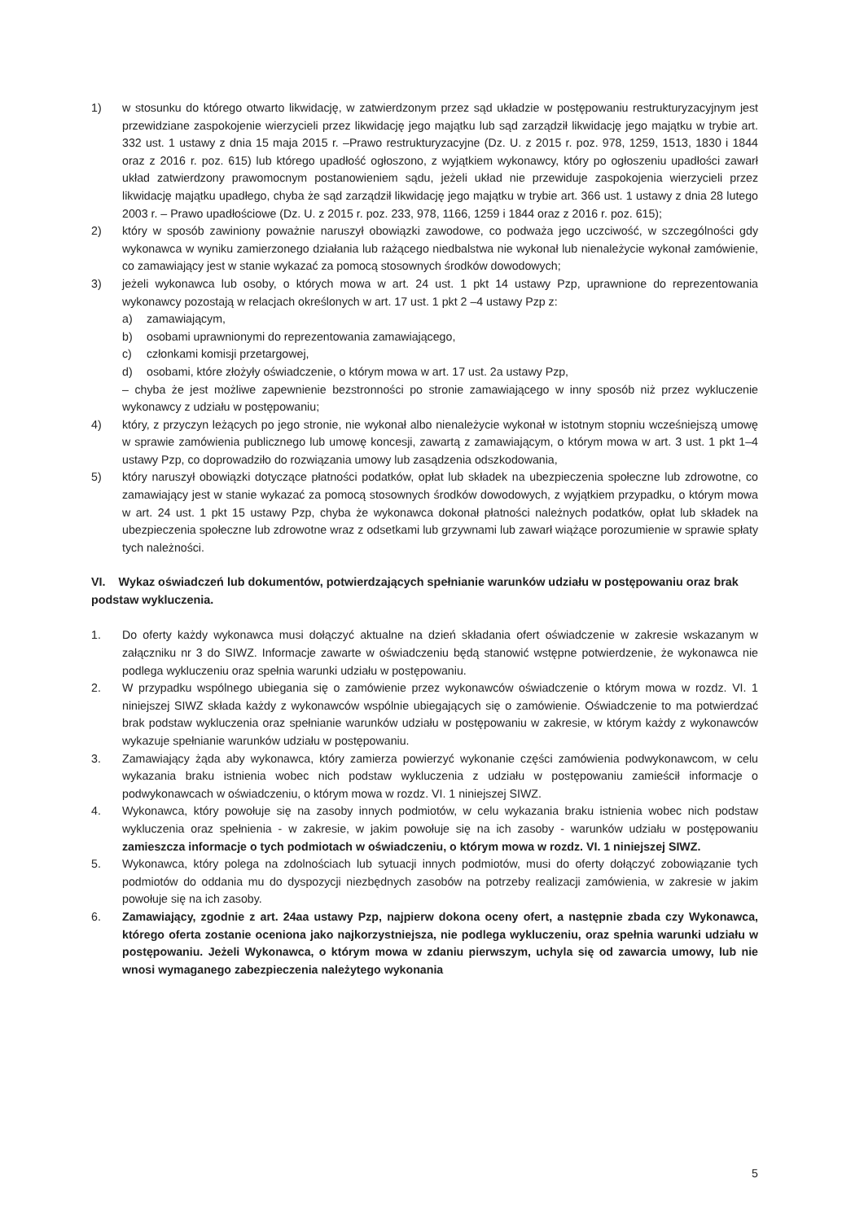1) w stosunku do którego otwarto likwidację, w zatwierdzonym przez sąd układzie w postępowaniu restrukturyzacyjnym jest przewidziane zaspokojenie wierzycieli przez likwidację jego majątku lub sąd zarządził likwidację jego majątku w trybie art. 332 ust. 1 ustawy z dnia 15 maja 2015 r. –Prawo restrukturyzacyjne (Dz. U. z 2015 r. poz. 978, 1259, 1513, 1830 i 1844 oraz z 2016 r. poz. 615) lub którego upadłość ogłoszono, z wyjątkiem wykonawcy, który po ogłoszeniu upadłości zawarł układ zatwierdzony prawomocnym postanowieniem sądu, jeżeli układ nie przewiduje zaspokojenia wierzycieli przez likwidację majątku upadłego, chyba że sąd zarządził likwidację jego majątku w trybie art. 366 ust. 1 ustawy z dnia 28 lutego 2003 r. – Prawo upadłościowe (Dz. U. z 2015 r. poz. 233, 978, 1166, 1259 i 1844 oraz z 2016 r. poz. 615);
2) który w sposób zawiniony poważnie naruszył obowiązki zawodowe, co podważa jego uczciwość, w szczególności gdy wykonawca w wyniku zamierzonego działania lub rażącego niedbalstwa nie wykonał lub nienależycie wykonał zamówienie, co zamawiający jest w stanie wykazać za pomocą stosownych środków dowodowych;
3) jeżeli wykonawca lub osoby, o których mowa w art. 24 ust. 1 pkt 14 ustawy Pzp, uprawnione do reprezentowania wykonawcy pozostają w relacjach określonych w art. 17 ust. 1 pkt 2 –4 ustawy Pzp z:
a) zamawiającym,
b) osobami uprawnionymi do reprezentowania zamawiającego,
c) członkami komisji przetargowej,
d) osobami, które złożyły oświadczenie, o którym mowa w art. 17 ust. 2a ustawy Pzp,
– chyba że jest możliwe zapewnienie bezstronności po stronie zamawiającego w inny sposób niż przez wykluczenie wykonawcy z udziału w postępowaniu;
4) który, z przyczyn leżących po jego stronie, nie wykonał albo nienależycie wykonał w istotnym stopniu wcześniejszą umowę w sprawie zamówienia publicznego lub umowę koncesji, zawartą z zamawiającym, o którym mowa w art. 3 ust. 1 pkt 1–4 ustawy Pzp, co doprowadziło do rozwiązania umowy lub zasądzenia odszkodowania,
5) który naruszył obowiązki dotyczące płatności podatków, opłat lub składek na ubezpieczenia społeczne lub zdrowotne, co zamawiający jest w stanie wykazać za pomocą stosownych środków dowodowych, z wyjątkiem przypadku, o którym mowa w art. 24 ust. 1 pkt 15 ustawy Pzp, chyba że wykonawca dokonał płatności należnych podatków, opłat lub składek na ubezpieczenia społeczne lub zdrowotne wraz z odsetkami lub grzywnami lub zawarł wiążące porozumienie w sprawie spłaty tych należności.
VI. Wykaz oświadczeń lub dokumentów, potwierdzających spełnianie warunków udziału w postępowaniu oraz brak podstaw wykluczenia.
1. Do oferty każdy wykonawca musi dołączyć aktualne na dzień składania ofert oświadczenie w zakresie wskazanym w załączniku nr 3 do SIWZ. Informacje zawarte w oświadczeniu będą stanowić wstępne potwierdzenie, że wykonawca nie podlega wykluczeniu oraz spełnia warunki udziału w postępowaniu.
2. W przypadku wspólnego ubiegania się o zamówienie przez wykonawców oświadczenie o którym mowa w rozdz. VI. 1 niniejszej SIWZ składa każdy z wykonawców wspólnie ubiegających się o zamówienie. Oświadczenie to ma potwierdzać brak podstaw wykluczenia oraz spełnianie warunków udziału w postępowaniu w zakresie, w którym każdy z wykonawców wykazuje spełnianie warunków udziału w postępowaniu.
3. Zamawiający żąda aby wykonawca, który zamierza powierzyć wykonanie części zamówienia podwykonawcom, w celu wykazania braku istnienia wobec nich podstaw wykluczenia z udziału w postępowaniu zamieścił informacje o podwykonawcach w oświadczeniu, o którym mowa w rozdz. VI. 1 niniejszej SIWZ.
4. Wykonawca, który powołuje się na zasoby innych podmiotów, w celu wykazania braku istnienia wobec nich podstaw wykluczenia oraz spełnienia - w zakresie, w jakim powołuje się na ich zasoby - warunków udziału w postępowaniu zamieszcza informacje o tych podmiotach w oświadczeniu, o którym mowa w rozdz. VI. 1 niniejszej SIWZ.
5. Wykonawca, który polega na zdolnościach lub sytuacji innych podmiotów, musi do oferty dołączyć zobowiązanie tych podmiotów do oddania mu do dyspozycji niezbędnych zasobów na potrzeby realizacji zamówienia, w zakresie w jakim powołuje się na ich zasoby.
6. Zamawiający, zgodnie z art. 24aa ustawy Pzp, najpierw dokona oceny ofert, a następnie zbada czy Wykonawca, którego oferta zostanie oceniona jako najkorzystniejsza, nie podlega wykluczeniu, oraz spełnia warunki udziału w postępowaniu. Jeżeli Wykonawca, o którym mowa w zdaniu pierwszym, uchyla się od zawarcia umowy, lub nie wnosi wymaganego zabezpieczenia należytego wykonania
5